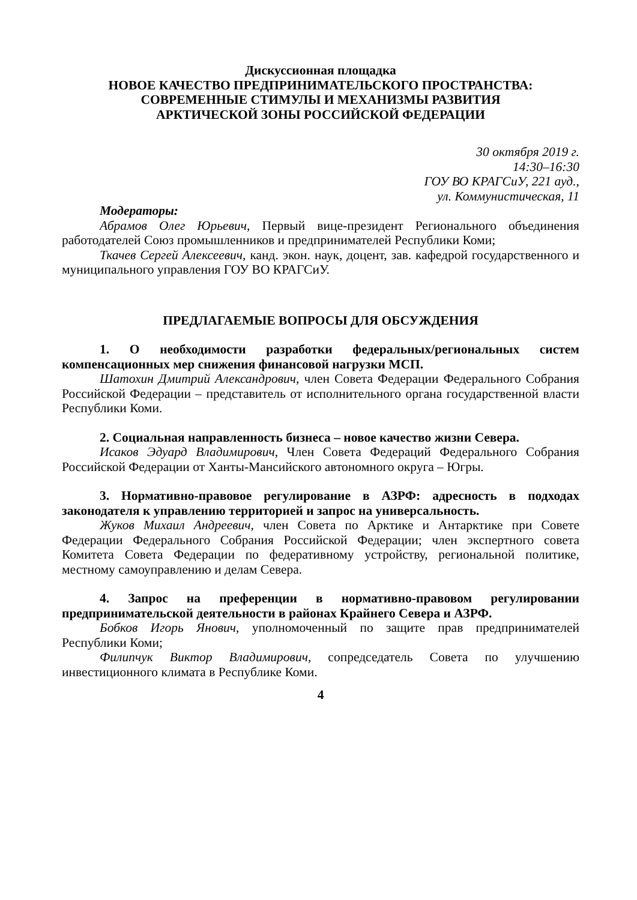Дискуссионная площадка
НОВОЕ КАЧЕСТВО ПРЕДПРИНИМАТЕЛЬСКОГО ПРОСТРАНСТВА:
СОВРЕМЕННЫЕ СТИМУЛЫ И МЕХАНИЗМЫ РАЗВИТИЯ
АРКТИЧЕСКОЙ ЗОНЫ РОССИЙСКОЙ ФЕДЕРАЦИИ
30 октября 2019 г.
14:30–16:30
ГОУ ВО КРАГСиУ, 221 ауд.,
ул. Коммунистическая, 11
Модераторы:
Абрамов Олег Юрьевич, Первый вице-президент Регионального объединения работодателей Союз промышленников и предпринимателей Республики Коми;
Ткачев Сергей Алексеевич, канд. экон. наук, доцент, зав. кафедрой государственного и муниципального управления ГОУ ВО КРАГСиУ.
ПРЕДЛАГАЕМЫЕ ВОПРОСЫ ДЛЯ ОБСУЖДЕНИЯ
1. О необходимости разработки федеральных/региональных систем компенсационных мер снижения финансовой нагрузки МСП.
Шатохин Дмитрий Александрович, член Совета Федерации Федерального Собрания Российской Федерации – представитель от исполнительного органа государственной власти Республики Коми.
2. Социальная направленность бизнеса – новое качество жизни Севера.
Исаков Эдуард Владимирович, Член Совета Федераций Федерального Собрания Российской Федерации от Ханты-Мансийского автономного округа – Югры.
3. Нормативно-правовое регулирование в АЗРФ: адресность в подходах законодателя к управлению территорией и запрос на универсальность.
Жуков Михаил Андреевич, член Совета по Арктике и Антарктике при Совете Федерации Федерального Собрания Российской Федерации; член экспертного совета Комитета Совета Федерации по федеративному устройству, региональной политике, местному самоуправлению и делам Севера.
4. Запрос на преференции в нормативно-правовом регулировании предпринимательской деятельности в районах Крайнего Севера и АЗРФ.
Бобков Игорь Янович, уполномоченный по защите прав предпринимателей Республики Коми;
Филипчук Виктор Владимирович, сопредседатель Совета по улучшению инвестиционного климата в Республике Коми.
4